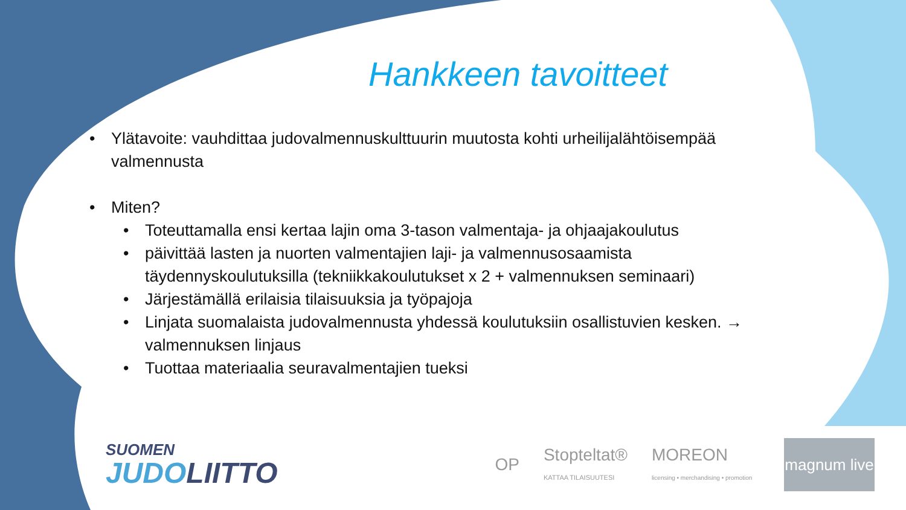Hankkeen tavoitteet
• Ylätavoite: vauhdittaa judovalmennuskulttuurin muutosta kohti urheilijalähtöisempää valmennusta
• Miten?
• Toteuttamalla ensi kertaa lajin oma 3-tason valmentaja- ja ohjaajakoulutus
• päivittää lasten ja nuorten valmentajien laji- ja valmennusosaamista täydennyskoulutuksilla (tekniikkakoulutukset x 2 + valmennuksen seminaari)
• Järjestämällä erilaisia tilaisuuksia ja työpajoja
• Linjata suomalaista judovalmennusta yhdessä koulutuksiin osallistuvien kesken. → valmennuksen linjaus
• Tuottaa materiaalia seuravalmentajien tueksi
SUOMEN
JUDOLIITTO
OP
Stopteltat®
KATTAA TILAISUUTESI
MOREON
licensing • merchandising • promotion
magnum live